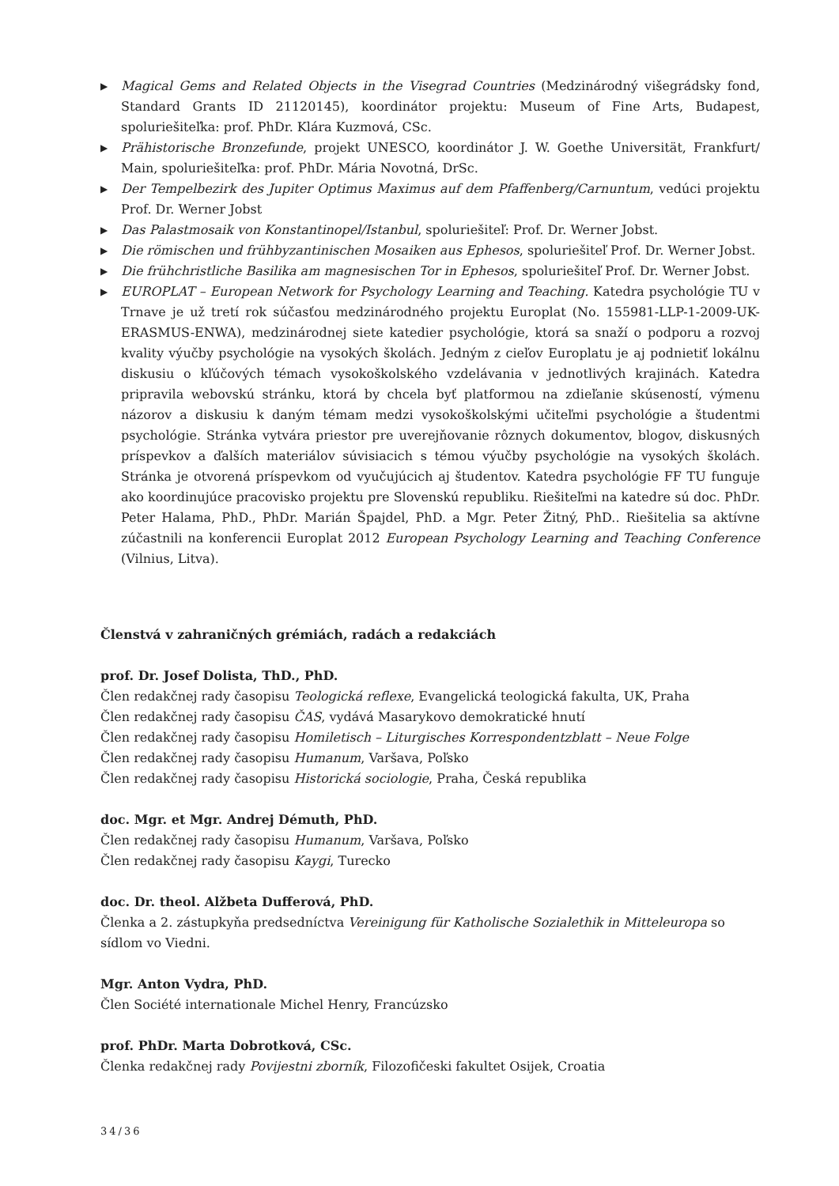▶ Magical Gems and Related Objects in the Visegrad Countries (Medzinárodný višegrádsky fond, Standard Grants ID 21120145), koordinátor projektu: Museum of Fine Arts, Budapest, spoluriešiteľka: prof. PhDr. Klára Kuzmová, CSc.
▶ Prähistorische Bronzefunde, projekt UNESCO, koordinátor J. W. Goethe Universität, Frankfurt/ Main, spoluriešiteľka: prof. PhDr. Mária Novotná, DrSc.
▶ Der Tempelbezirk des Jupiter Optimus Maximus auf dem Pfaffenberg/Carnuntum, vedúci projektu Prof. Dr. Werner Jobst
▶ Das Palastmosaik von Konstantinopel/Istanbul, spoluriešiteľ: Prof. Dr. Werner Jobst.
▶ Die römischen und frühbyzantinischen Mosaiken aus Ephesos, spoluriešiteľ Prof. Dr. Werner Jobst.
▶ Die frühchristliche Basilika am magnesischen Tor in Ephesos, spoluriešiteľ Prof. Dr. Werner Jobst.
▶ EUROPLAT – European Network for Psychology Learning and Teaching. Katedra psychológie TU v Trnave je už tretí rok súčasťou medzinárodného projektu Europlat (No. 155981-LLP-1-2009-UK-ERASMUS-ENWA), medzinárodnej siete katedier psychológie, ktorá sa snaží o podporu a rozvoj kvality výučby psychológie na vysokých školách. Jedným z cieľov Europlatu je aj podnietiť lokálnu diskusiu o kľúčových témach vysokoškolského vzdelávania v jednotlivých krajinách. Katedra pripravila webovskú stránku, ktorá by chcela byť platformou na zdieľanie skúseností, výmenu názorov a diskusiu k daným témam medzi vysokoškolskými učiteľmi psychológie a študentmi psychológie. Stránka vytvára priestor pre uverejňovanie rôznych dokumentov, blogov, diskusných príspevkov a ďalších materiálov súvisiacich s témou výučby psychológie na vysokých školách. Stránka je otvorená príspevkom od vyučujúcich aj študentov. Katedra psychológie FF TU funguje ako koordinujúce pracovisko projektu pre Slovenskú republiku. Riešiteľmi na katedre sú doc. PhDr. Peter Halama, PhD., PhDr. Marián Špajdel, PhD. a Mgr. Peter Žitný, PhD.. Riešitelia sa aktívne zúčastnili na konferencii Europlat 2012 European Psychology Learning and Teaching Conference (Vilnius, Litva).
Členstvá v zahraničných grémiách, radách a redakciách
prof. Dr. Josef Dolista, ThD., PhD.
Člen redakčnej rady časopisu Teologická reflexe, Evangelická teologická fakulta, UK, Praha
Člen redakčnej rady časopisu ČAS, vydává Masarykovo demokratické hnutí
Člen redakčnej rady časopisu Homiletisch – Liturgisches Korrespondentzblatt – Neue Folge
Člen redakčnej rady časopisu Humanum, Varšava, Poľsko
Člen redakčnej rady časopisu Historická sociologie, Praha, Česká republika
doc. Mgr. et Mgr. Andrej Démuth, PhD.
Člen redakčnej rady časopisu Humanum, Varšava, Poľsko
Člen redakčnej rady časopisu Kaygi, Turecko
doc. Dr. theol. Alžbeta Dufferová, PhD.
Členka a 2. zástupkyňa predsedníctva Vereinigung für Katholische Sozialethik in Mitteleuropa so sídlom vo Viedni.
Mgr. Anton Vydra, PhD.
Člen Société internationale Michel Henry, Francúzsko
prof. PhDr. Marta Dobrotková, CSc.
Členka redakčnej rady Povijestni zborník, Filozofičeski fakultet Osijek, Croatia
34/36